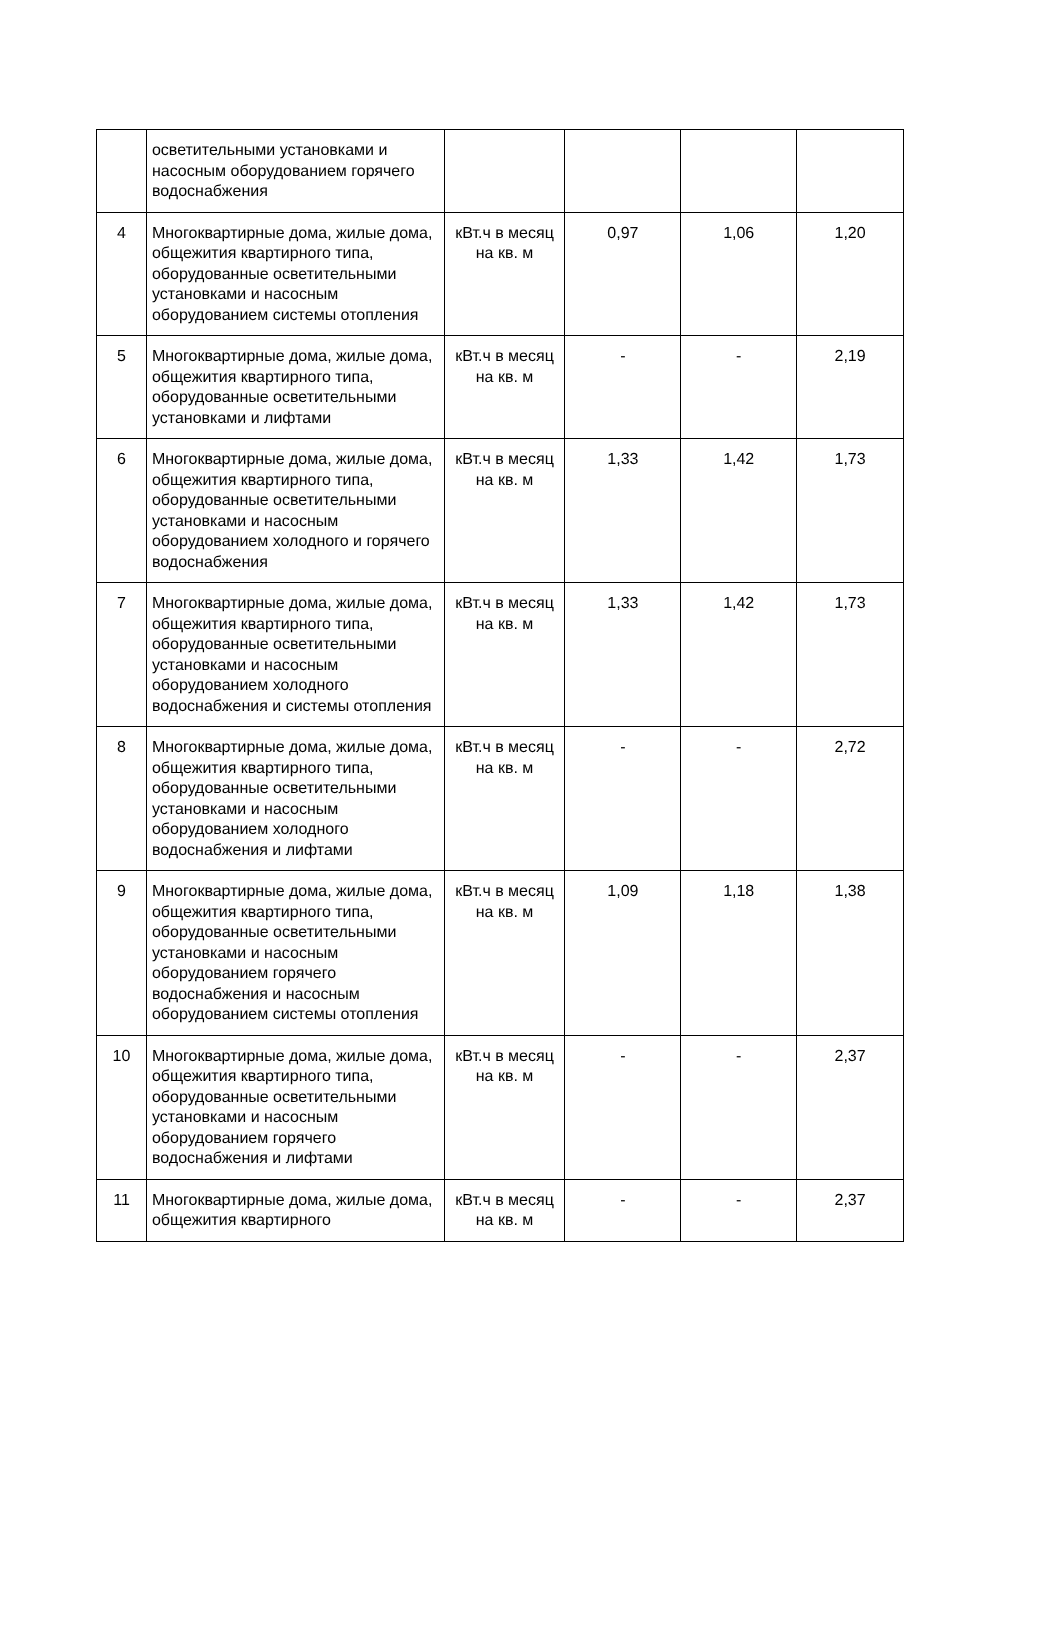| | осветительными установками и насосным оборудованием горячего водоснабжения | | | | |
| 4 | Многоквартирные дома, жилые дома, общежития квартирного типа, оборудованные осветительными установками и насосным оборудованием системы отопления | кВт.ч в месяц на кв. м | 0,97 | 1,06 | 1,20 |
| 5 | Многоквартирные дома, жилые дома, общежития квартирного типа, оборудованные осветительными установками и лифтами | кВт.ч в месяц на кв. м | - | - | 2,19 |
| 6 | Многоквартирные дома, жилые дома, общежития квартирного типа, оборудованные осветительными установками и насосным оборудованием холодного и горячего водоснабжения | кВт.ч в месяц на кв. м | 1,33 | 1,42 | 1,73 |
| 7 | Многоквартирные дома, жилые дома, общежития квартирного типа, оборудованные осветительными установками и насосным оборудованием холодного водоснабжения и системы отопления | кВт.ч в месяц на кв. м | 1,33 | 1,42 | 1,73 |
| 8 | Многоквартирные дома, жилые дома, общежития квартирного типа, оборудованные осветительными установками и насосным оборудованием холодного водоснабжения и лифтами | кВт.ч в месяц на кв. м | - | - | 2,72 |
| 9 | Многоквартирные дома, жилые дома, общежития квартирного типа, оборудованные осветительными установками и насосным оборудованием горячего водоснабжения и насосным оборудованием системы отопления | кВт.ч в месяц на кв. м | 1,09 | 1,18 | 1,38 |
| 10 | Многоквартирные дома, жилые дома, общежития квартирного типа, оборудованные осветительными установками и насосным оборудованием горячего водоснабжения и лифтами | кВт.ч в месяц на кв. м | - | - | 2,37 |
| 11 | Многоквартирные дома, жилые дома, общежития квартирного | кВт.ч в месяц на кв. м | - | - | 2,37 |